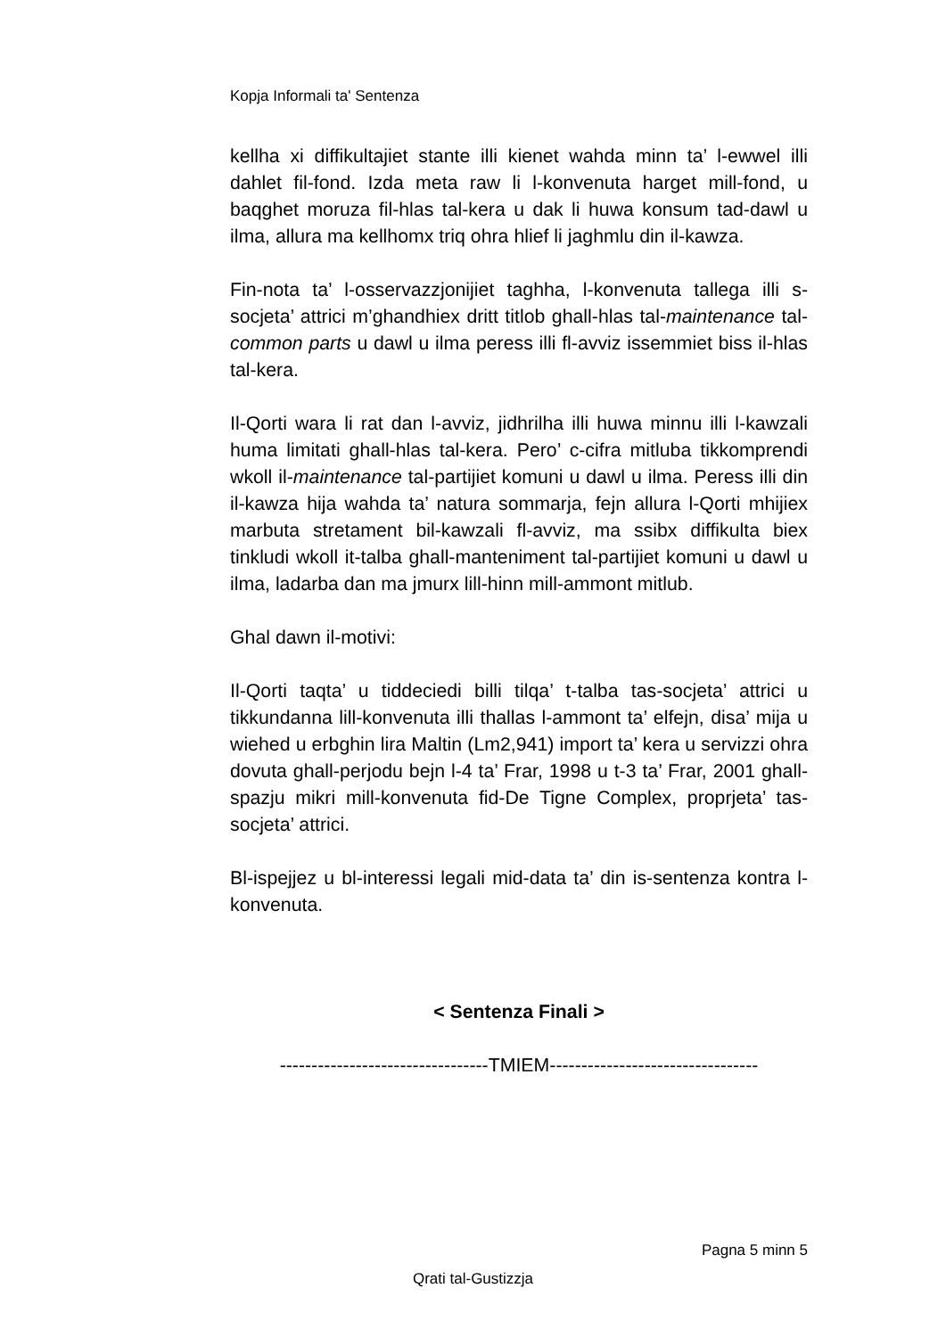Kopja Informali ta' Sentenza
kellha xi diffikultajiet stante illi kienet wahda minn ta’ l-ewwel illi dahlet fil-fond. Izda meta raw li l-konvenuta harget mill-fond, u baqghet moruza fil-hlas tal-kera u dak li huwa konsum tad-dawl u ilma, allura ma kellhomx triq ohra hlief li jaghmlu din il-kawza.
Fin-nota ta’ l-osservazzjonijiet taghha, l-konvenuta tallega illi s-socjeta’ attrici m’ghandhiex dritt titlob ghall-hlas tal-maintenance tal-common parts u dawl u ilma peress illi fl-avviz issemmiet biss il-hlas tal-kera.
Il-Qorti wara li rat dan l-avviz, jidhrilha illi huwa minnu illi l-kawzali huma limitati ghall-hlas tal-kera. Pero’ c-cifra mitluba tikkomprendi wkoll il-maintenance tal-partijiet komuni u dawl u ilma. Peress illi din il-kawza hija wahda ta’ natura sommarja, fejn allura l-Qorti mhijiex marbuta stretament bil-kawzali fl-avviz, ma ssibx diffikulta biex tinkludi wkoll it-talba ghall-manteniment tal-partijiet komuni u dawl u ilma, ladarba dan ma jmurx lill-hinn mill-ammont mitlub.
Ghal dawn il-motivi:
Il-Qorti taqta’ u tiddeciedi billi tilqa’ t-talba tas-socjeta’ attrici u tikkundanna lill-konvenuta illi thallas l-ammont ta’ elfejn, disa’ mija u wiehed u erbghin lira Maltin (Lm2,941) import ta’ kera u servizzi ohra dovuta ghall-perjodu bejn l-4 ta’ Frar, 1998 u t-3 ta’ Frar, 2001 ghall-spazju mikri mill-konvenuta fid-De Tigne Complex, proprjeta’ tas-socjeta’ attrici.
Bl-ispejjez u bl-interessi legali mid-data ta’ din is-sentenza kontra l-konvenuta.
< Sentenza Finali >
---------------------------------TMIEM---------------------------------
Pagna 5 minn 5
Qrati tal-Gustizzja